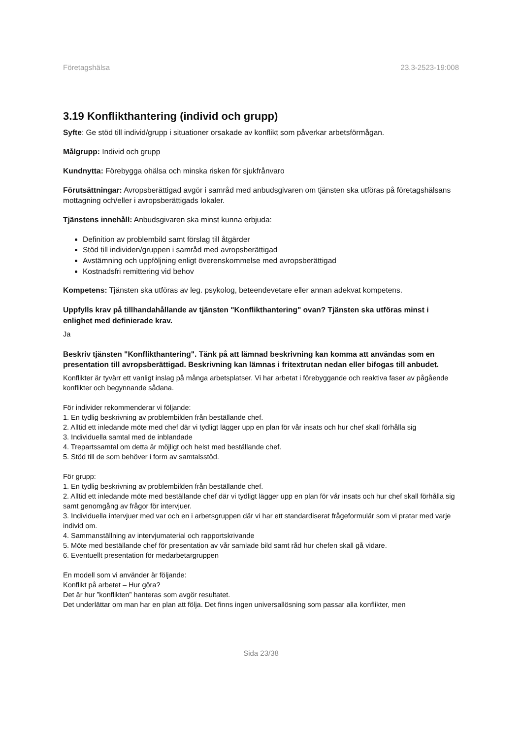Företagshälsa 23.3-2523-19:008
3.19 Konflikthantering (individ och grupp)
Syfte: Ge stöd till individ/grupp i situationer orsakade av konflikt som påverkar arbetsförmågan.
Målgrupp: Individ och grupp
Kundnytta: Förebygga ohälsa och minska risken för sjukfrånvaro
Förutsättningar: Avropsberättigad avgör i samråd med anbudsgivaren om tjänsten ska utföras på företagshälsans mottagning och/eller i avropsberättigads lokaler.
Tjänstens innehåll: Anbudsgivaren ska minst kunna erbjuda:
Definition av problembild samt förslag till åtgärder
Stöd till individen/gruppen i samråd med avropsberättigad
Avstämning och uppföljning enligt överenskommelse med avropsberättigad
Kostnadsfri remittering vid behov
Kompetens: Tjänsten ska utföras av leg. psykolog, beteendevetare eller annan adekvat kompetens.
Uppfylls krav på tillhandahållande av tjänsten "Konflikthantering" ovan? Tjänsten ska utföras minst i enlighet med definierade krav.
Ja
Beskriv tjänsten "Konflikthantering". Tänk på att lämnad beskrivning kan komma att användas som en presentation till avropsberättigad. Beskrivning kan lämnas i fritextrutan nedan eller bifogas till anbudet.
Konflikter är tyvärr ett vanligt inslag på många arbetsplatser. Vi har arbetat i förebyggande och reaktiva faser av pågående konflikter och begynnande sådana.
För individer rekommenderar vi följande:
1. En tydlig beskrivning av problembilden från beställande chef.
2. Alltid ett inledande möte med chef där vi tydligt lägger upp en plan för vår insats och hur chef skall förhålla sig
3. Individuella samtal med de inblandade
4. Trepartssamtal om detta är möjligt och helst med beställande chef.
5. Stöd till de som behöver i form av samtalsstöd.
För grupp:
1. En tydlig beskrivning av problembilden från beställande chef.
2. Alltid ett inledande möte med beställande chef där vi tydligt lägger upp en plan för vår insats och hur chef skall förhålla sig samt genomgång av frågor för intervjuer.
3. Individuella intervjuer med var och en i arbetsgruppen där vi har ett standardiserat frågeformulär som vi pratar med varje individ om.
4. Sammanställning av intervjumaterial och rapportskrivande
5. Möte med beställande chef för presentation av vår samlade bild samt råd hur chefen skall gå vidare.
6. Eventuellt presentation för medarbetargruppen
En modell som vi använder är följande:
Konflikt på arbetet – Hur göra?
Det är hur ”konflikten” hanteras som avgör resultatet.
Det underlättar om man har en plan att följa. Det finns ingen universallösning som passar alla konflikter, men
Sida 23/38